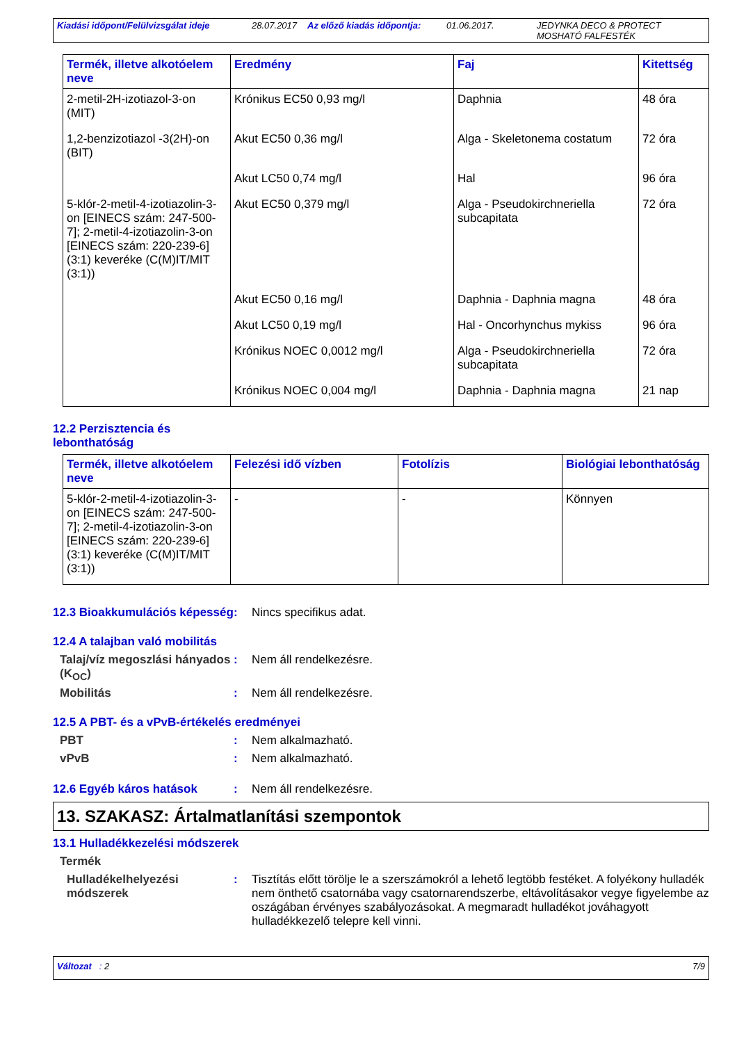Kiadási időpont/Felülvizsgálat ideje 28.07.2017 Az előző kiadás időpontja: 01.06.2017. JEDYNKA DECO & PROTECT
MOSHATÓ FALFESTÉK
| Termék, illetve alkotóelem neve | Eredmény | Faj | Kitettség |
| --- | --- | --- | --- |
| 2-metil-2H-izotiazol-3-on (MIT) | Krónikus EC50 0,93 mg/l | Daphnia | 48 óra |
| 1,2-benzizotiazol -3(2H)-on (BIT) | Akut EC50 0,36 mg/l | Alga - Skeletonema costatum | 72 óra |
| | Akut LC50 0,74 mg/l | Hal | 96 óra |
| 5-klór-2-metil-4-izotiazolin-3-on [EINECS szám: 247-500-7]; 2-metil-4-izotiazolin-3-on [EINECS szám: 220-239-6] (3:1) keveréke (C(M)IT/MIT (3:1)) | Akut EC50 0,379 mg/l | Alga - Pseudokirchneriella subcapitata | 72 óra |
| | Akut EC50 0,16 mg/l | Daphnia - Daphnia magna | 48 óra |
| | Akut LC50 0,19 mg/l | Hal - Oncorhynchus mykiss | 96 óra |
| | Krónikus NOEC 0,0012 mg/l | Alga - Pseudokirchneriella subcapitata | 72 óra |
| | Krónikus NOEC 0,004 mg/l | Daphnia - Daphnia magna | 21 nap |
12.2 Perzisztencia és
lebonthatóság
| Termék, illetve alkotóelem neve | Felezési idő vízben | Fotolízis | Biológiai lebonthatóság |
| --- | --- | --- | --- |
| 5-klór-2-metil-4-izotiazolin-3-on [EINECS szám: 247-500-7]; 2-metil-4-izotiazolin-3-on [EINECS szám: 220-239-6] (3:1) keveréke (C(M)IT/MIT (3:1)) | - | - | Könnyen |
12.3 Bioakkumulációs képesség
: Nincs specifikus adat.
12.4 A talajban való mobilitás
Talaj/víz megoszlási hányados (K<sub>OC</sub>)
: Nem áll rendelkezésre.
Mobilitás : Nem áll rendelkezésre.
12.5 A PBT- és a vPvB-értékelés eredményei
PBT : Nem alkalmazható.
vPvB : Nem alkalmazható.
12.6 Egyéb káros hatások : Nem áll rendelkezésre.
13. SZAKASZ: Ártalmatlanítási szempontok
13.1 Hulladékkezelési módszerek
Termék
Hulladékelhelyezési módszerek
: Tisztítás előtt törölje le a szerszámokról a lehető legtöbb festéket. A folyékony hulladék nem önthető csatornába vagy csatornarendszerbe, eltávolításakor vegye figyelembe az oszágában érvényes szabályozásokat. A megmaradt hulladékot jováhagyott hulladékkezelő telepre kell vinni.
Változat : 2 7/9